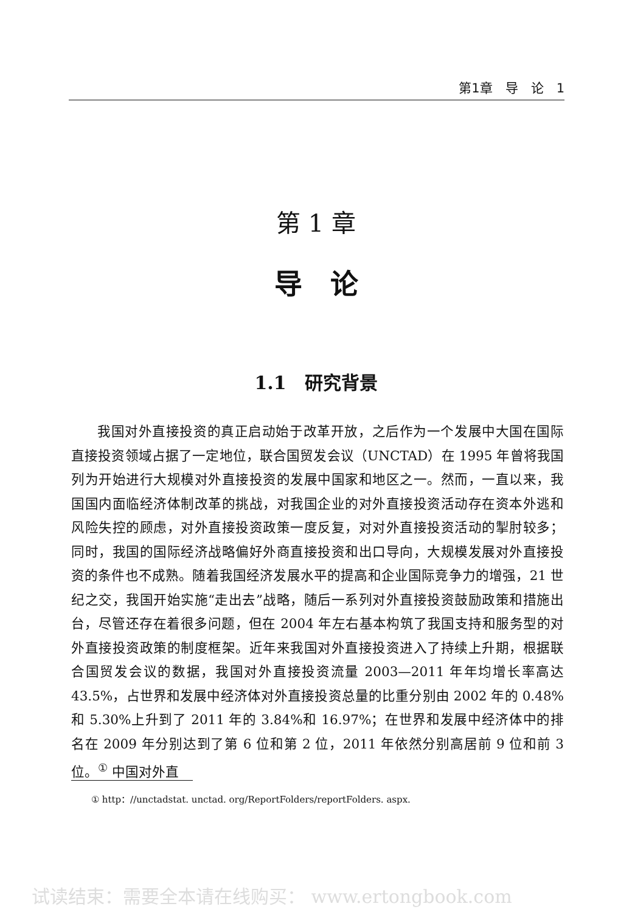第1章　导　论　1
第 1 章
导　论
1.1　研究背景
我国对外直接投资的真正启动始于改革开放，之后作为一个发展中大国在国际直接投资领域占据了一定地位，联合国贸发会议（UNCTAD）在 1995 年曾将我国列为开始进行大规模对外直接投资的发展中国家和地区之一。然而，一直以来，我国国内面临经济体制改革的挑战，对我国企业的对外直接投资活动存在资本外逃和风险失控的顾虑，对外直接投资政策一度反复，对对外直接投资活动的掣肘较多；同时，我国的国际经济战略偏好外商直接投资和出口导向，大规模发展对外直接投资的条件也不成熟。随着我国经济发展水平的提高和企业国际竞争力的增强，21 世纪之交，我国开始实施“走出去”战略，随后一系列对外直接投资鼓励政策和措施出台，尽管还存在着很多问题，但在 2004 年左右基本构筑了我国支持和服务型的对外直接投资政策的制度框架。近年来我国对外直接投资进入了持续上升期，根据联合国贸发会议的数据，我国对外直接投资流量 2003—2011 年年均增长率高达 43.5%，占世界和发展中经济体对外直接投资总量的比重分别由 2002 年的 0.48%和 5.30%上升到了 2011 年的 3.84%和 16.97%；在世界和发展中经济体中的排名在 2009 年分别达到了第 6 位和第 2 位，2011 年依然分别高居前 9 位和前 3 位。<sup>①</sup> 中国对外直
① http：//unctadstat. unctad. org/ReportFolders/reportFolders. aspx.
试读结束：需要全本请在线购买： www.ertongbook.com